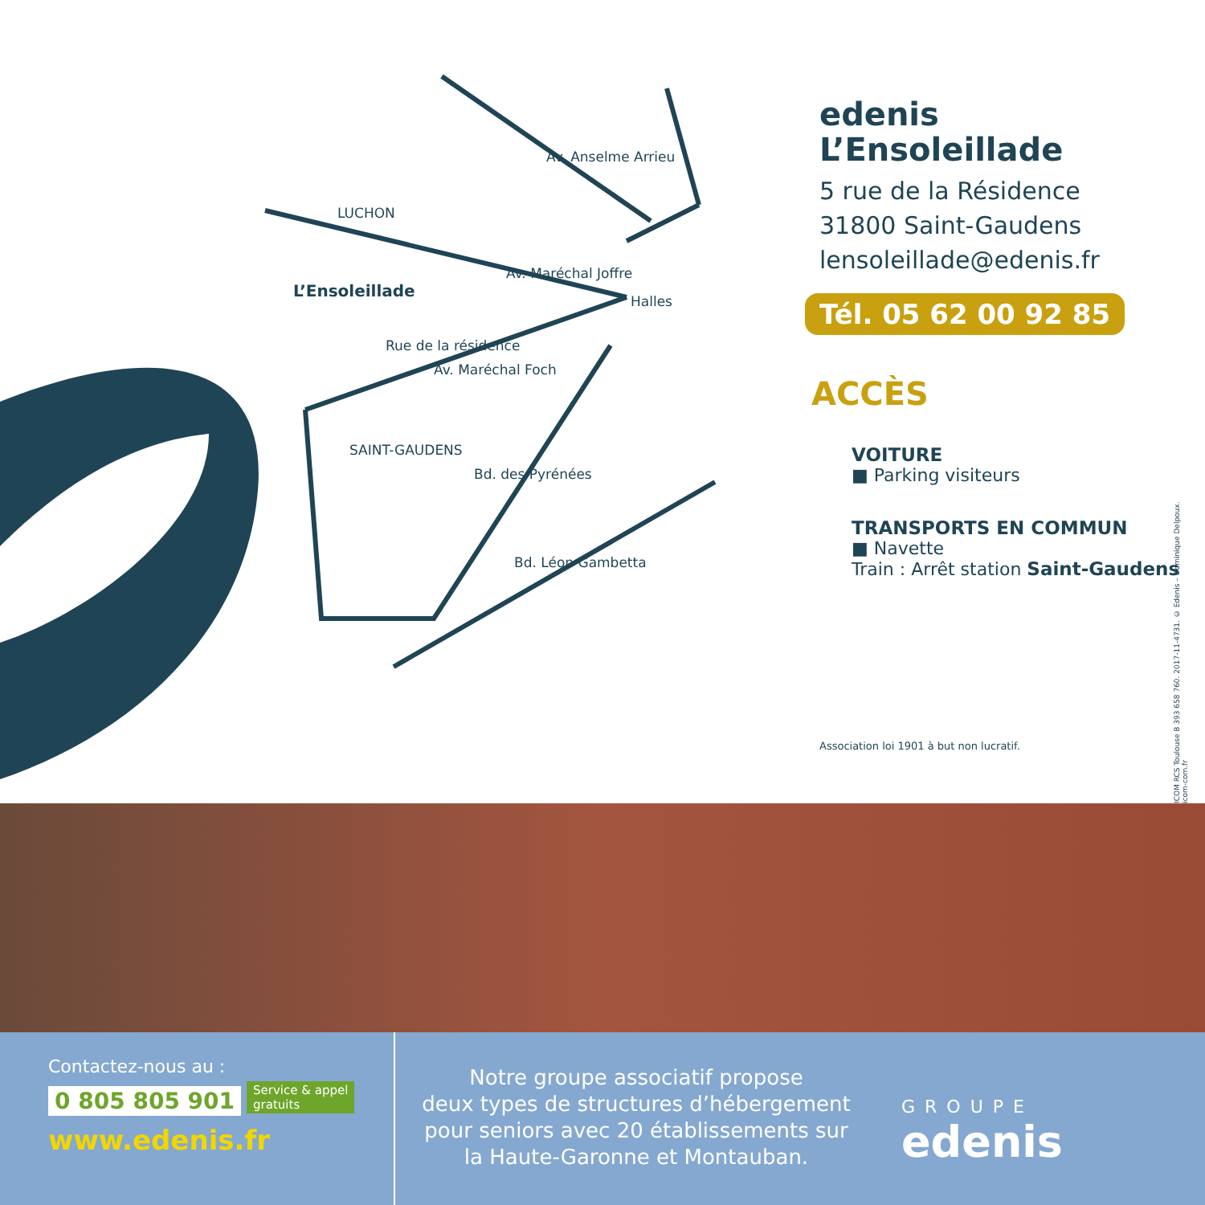LUCHON
L’Ensoleillade
Av. Maréchal Joffre
Av. Anselme Arrieu
Halles
Rue de la résidence
Av. Maréchal Foch
SAINT-GAUDENS
Bd. des Pyrénées
Bd. Léon Gambetta
edenis
L’Ensoleillade
5 rue de la Résidence
31800 Saint-Gaudens
lensoleillade@edenis.fr
Tél. 05 62 00 92 85
ACCÈS
VOITURE
■ Parking visiteurs
TRANSPORTS EN COMMUN
■ Navette
Train : Arrêt station Saint-Gaudens
Association loi 1901 à but non lucratif.
ICOM RCS Toulouse B 393 658 760. 2017-11-4731. © Edenis – Dominique Delpoux. icom-com.fr
Contactez-nous au :
0 805 805 901 Service & appel
gratuits
www.edenis.fr
Notre groupe associatif propose
deux types de structures d’hébergement
pour seniors avec 20 établissements sur
la Haute-Garonne et Montauban.
GROUPE
edenis